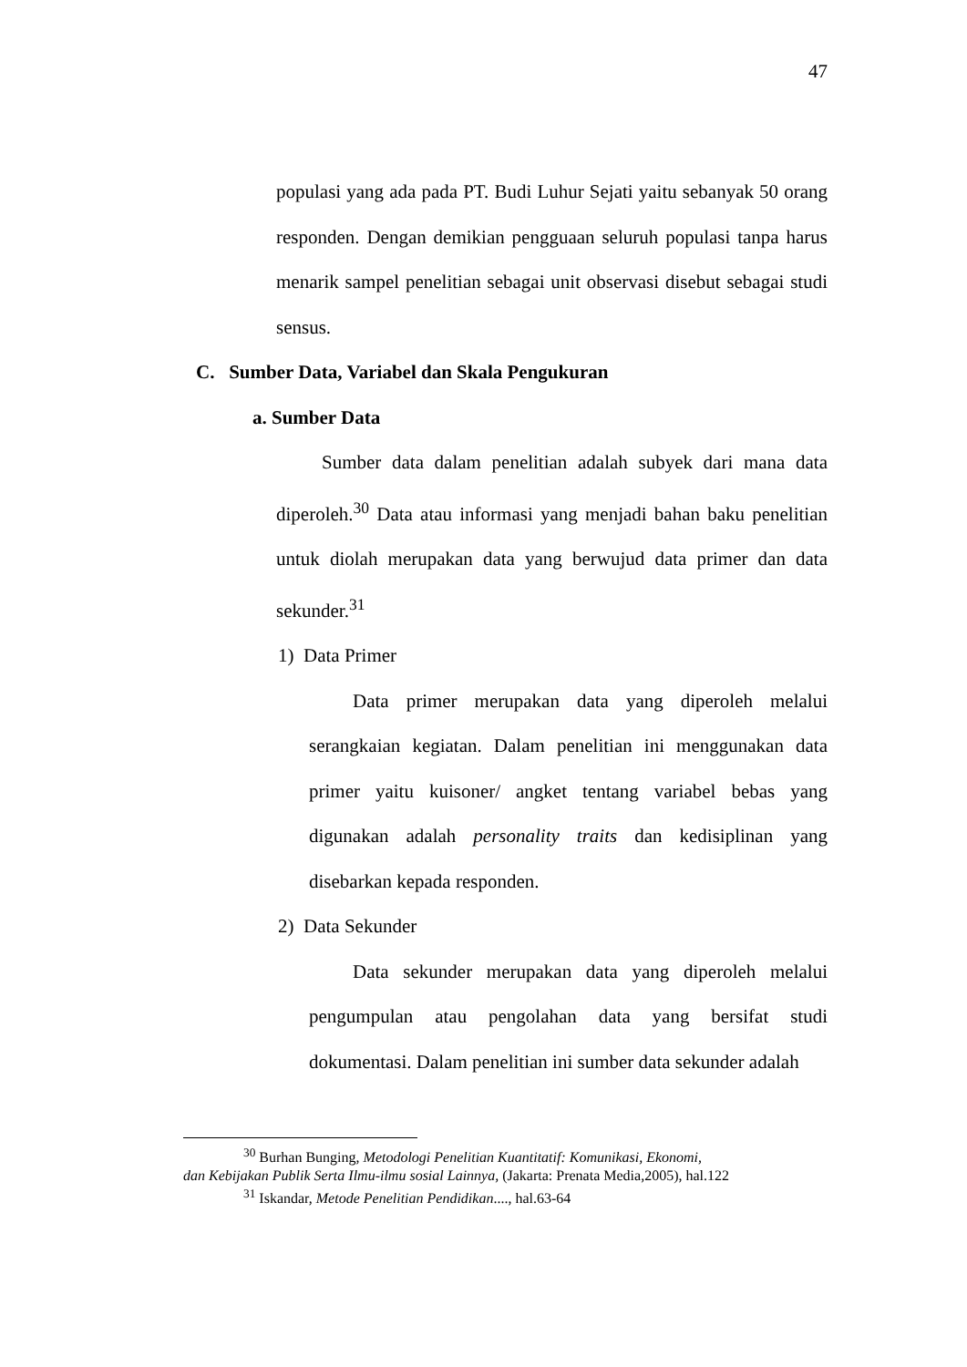47
populasi yang ada pada PT. Budi Luhur Sejati yaitu sebanyak 50 orang responden. Dengan demikian pengguaan seluruh populasi tanpa harus menarik sampel penelitian sebagai unit observasi disebut sebagai studi sensus.
C. Sumber Data, Variabel dan Skala Pengukuran
a. Sumber Data
Sumber data dalam penelitian adalah subyek dari mana data diperoleh.<sup>30</sup> Data atau informasi yang menjadi bahan baku penelitian untuk diolah merupakan data yang berwujud data primer dan data sekunder.<sup>31</sup>
1) Data Primer
Data primer merupakan data yang diperoleh melalui serangkaian kegiatan. Dalam penelitian ini menggunakan data primer yaitu kuisoner/ angket tentang variabel bebas yang digunakan adalah personality traits dan kedisiplinan yang disebarkan kepada responden.
2) Data Sekunder
Data sekunder merupakan data yang diperoleh melalui pengumpulan atau pengolahan data yang bersifat studi dokumentasi. Dalam penelitian ini sumber data sekunder adalah
<sup>30</sup> Burhan Bunging, Metodologi Penelitian Kuantitatif: Komunikasi, Ekonomi,
dan Kebijakan Publik Serta Ilmu-ilmu sosial Lainnya, (Jakarta: Prenata Media,2005), hal.122
<sup>31</sup> Iskandar, Metode Penelitian Pendidikan...., hal.63-64